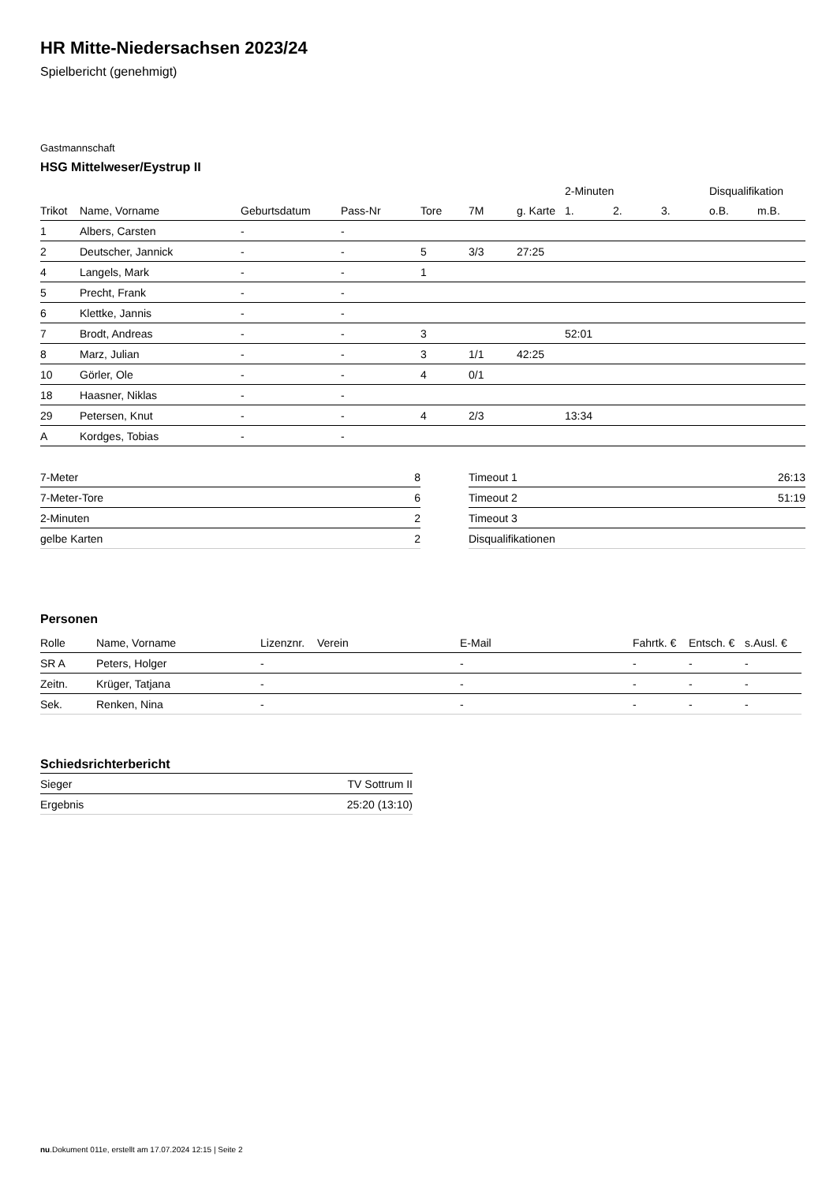HR Mitte-Niedersachsen 2023/24
Spielbericht (genehmigt)
Gastmannschaft
HSG Mittelweser/Eystrup II
| | | | | | | | 2-Minuten | | | Disqualifikation | |
| --- | --- | --- | --- | --- | --- | --- | --- | --- | --- | --- | --- |
| Trikot | Name, Vorname | Geburtsdatum | Pass-Nr | Tore | 7M | g. Karte | 1. | 2. | 3. | o.B. | m.B. |
| 1 | Albers, Carsten | - | - | | | | | | | | |
| 2 | Deutscher, Jannick | - | - | 5 | 3/3 | 27:25 | | | | | |
| 4 | Langels, Mark | - | - | 1 | | | | | | | |
| 5 | Precht, Frank | - | - | | | | | | | | |
| 6 | Klettke, Jannis | - | - | | | | | | | | |
| 7 | Brodt, Andreas | - | - | 3 | | | 52:01 | | | | |
| 8 | Marz, Julian | - | - | 3 | 1/1 | 42:25 | | | | | |
| 10 | Görler, Ole | - | - | 4 | 0/1 | | | | | | |
| 18 | Haasner, Niklas | - | - | | | | | | | | |
| 29 | Petersen, Knut | - | - | 4 | 2/3 | | 13:34 | | | | |
| A | Kordges, Tobias | - | - | | | | | | | | |
| 7-Meter | 8 |
| 7-Meter-Tore | 6 |
| 2-Minuten | 2 |
| gelbe Karten | 2 |
| Timeout 1 | 26:13 |
| Timeout 2 | 51:19 |
| Timeout 3 | |
| Disqualifikationen | |
Personen
| Rolle | Name, Vorname | Lizenznr. | Verein | E-Mail | Fahrtk. € | Entsch. € | s.Ausl. € |
| --- | --- | --- | --- | --- | --- | --- | --- |
| SR A | Peters, Holger | - | | - | - | - | - |
| Zeitn. | Krüger, Tatjana | - | | - | - | - | - |
| Sek. | Renken, Nina | - | | - | - | - | - |
Schiedsrichterbericht
| Sieger | TV Sottrum II |
| Ergebnis | 25:20 (13:10) |
nu.Dokument 011e, erstellt am 17.07.2024 12:15 | Seite 2